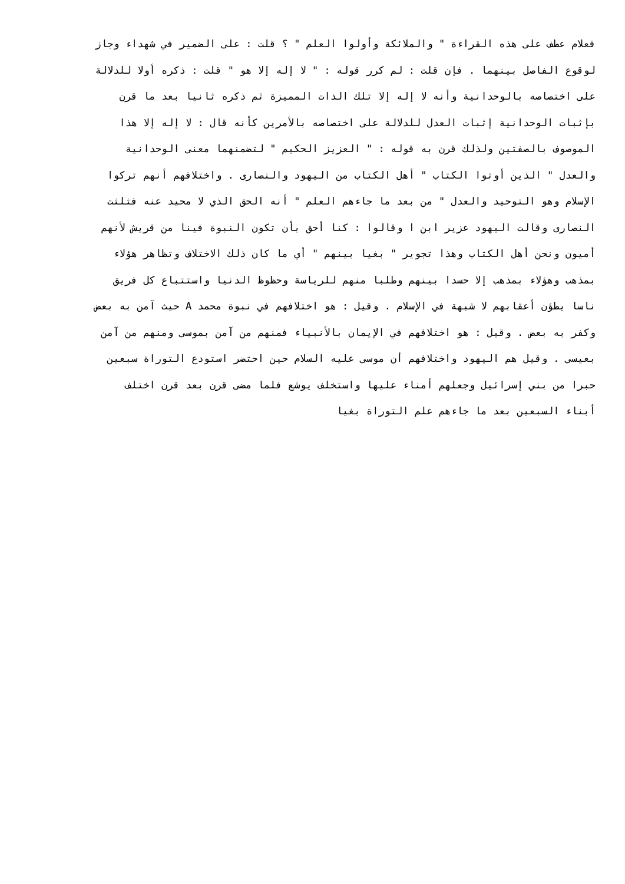فعلام عطف على هذه القراءة " والملائكة وأولوا العلم " ؟ قلت : على الضمير في شهداء وجاز
لوقوع الفاصل بينهما . فإن قلت : لم كرر قوله : " لا إله إلا هو " قلت : ذكره أولا للدلالة
على اختصاصه بالوحدانية وأنه لا إله إلا تلك الذات المميزة ثم ذكره ثانيا بعد ما قرن
بإثبات الوحدانية إثبات العدل للدلالة على اختصاصه بالأمرين كأنه قال : لا إله إلا هذا
الموصوف بالصفتين ولذلك قرن به قوله : " العزيز الحكيم " لتضمنهما معنى الوحدانية
والعدل " الذين أوتوا الكتاب " أهل الكتاب من اليهود والنصارى . واختلافهم أنهم تركوا
الإسلام وهو التوحيد والعدل " من بعد ما جاءهم العلم " أنه الحق الذي لا محيد عنه فثلثت
النصارى وقالت اليهود عزير ابن ا وقالوا : كنا أحق بأن تكون النبوة فينا من قريش لأنهم
أميون ونحن أهل الكتاب وهذا تجوير " بغيا بينهم " أي ما كان ذلك الاختلاف وتظاهر هؤلاء
بمذهب وهؤلاء بمذهب إلا حسدا بينهم وطلبا منهم للرياسة وحظوظ الدنيا واستتباع كل فريق
ناسا يطؤن أعقابهم لا شبهة في الإسلام . وقيل : هو اختلافهم في نبوة محمد A حيث آمن به بعض
وكفر به بعض . وقيل : هو اختلافهم في الإيمان بالأنبياء فمنهم من آمن بموسى ومنهم من آمن
بعيسى . وقيل هم اليهود واختلافهم أن موسى عليه السلام حين احتضر استودع التوراة سبعين
حبرا من بني إسرائيل وجعلهم أمناء عليها واستخلف يوشع فلما مضى قرن بعد قرن اختلف
أبناء السبعين بعد ما جاءهم علم التوراة بغيا